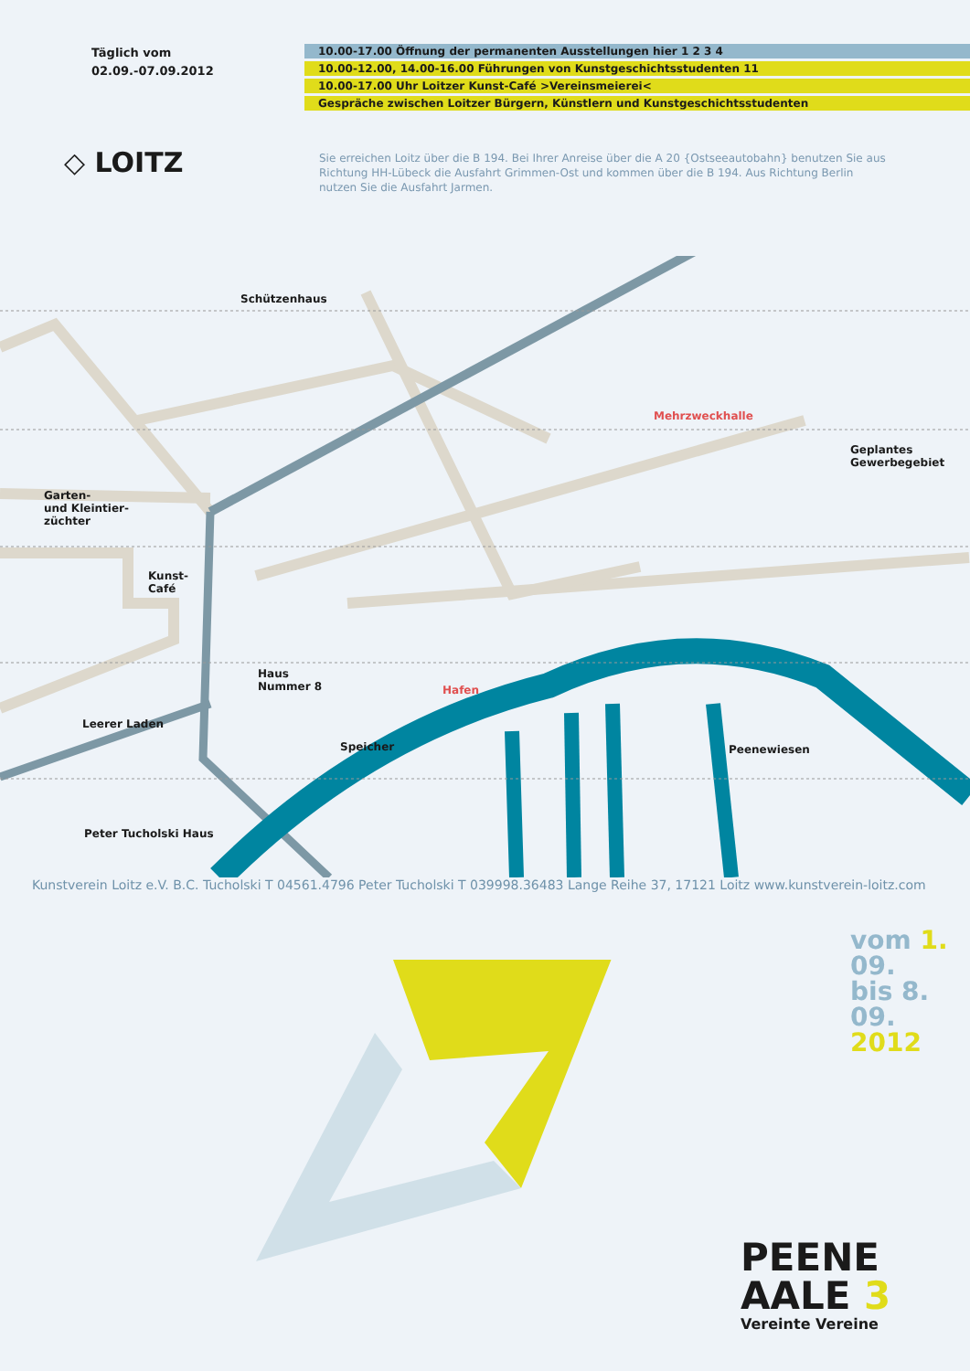Täglich vom
02.09.-07.09.2012
10.00-17.00 Öffnung der permanenten Ausstellungen hier 1 2 3 4
10.00-12.00, 14.00-16.00 Führungen von Kunstgeschichtsstudenten 11
10.00-17.00 Uhr Loitzer Kunst-Café >Vereinsmeierei<
Gespräche zwischen Loitzer Bürgern, Künstlern und Kunstgeschichtsstudenten
◇ LOITZ
Sie erreichen Loitz über die B 194. Bei Ihrer Anreise über die A 20 {Ostseeautobahn} benutzen Sie aus Richtung HH-Lübeck die Ausfahrt Grimmen-Ost und kommen über die B 194. Aus Richtung Berlin nutzen Sie die Ausfahrt Jarmen.
Schützenhaus
Mehrzweckhalle
Geplantes
Gewerbegebiet
Garten-
und Kleintier-
züchter
Kunst-
Café
Haus
Nummer 8
Hafen
Leerer Laden
Speicher Peenewiesen
Peter Tucholski Haus
Kunstverein Loitz e.V. B.C. Tucholski T 04561.4796 Peter Tucholski T 039998.36483 Lange Reihe 37, 17121 Loitz www.kunstverein-loitz.com
vom 1.
09.
bis 8.
09. 2012
PEENE
AALE 3
Vereinte Vereine